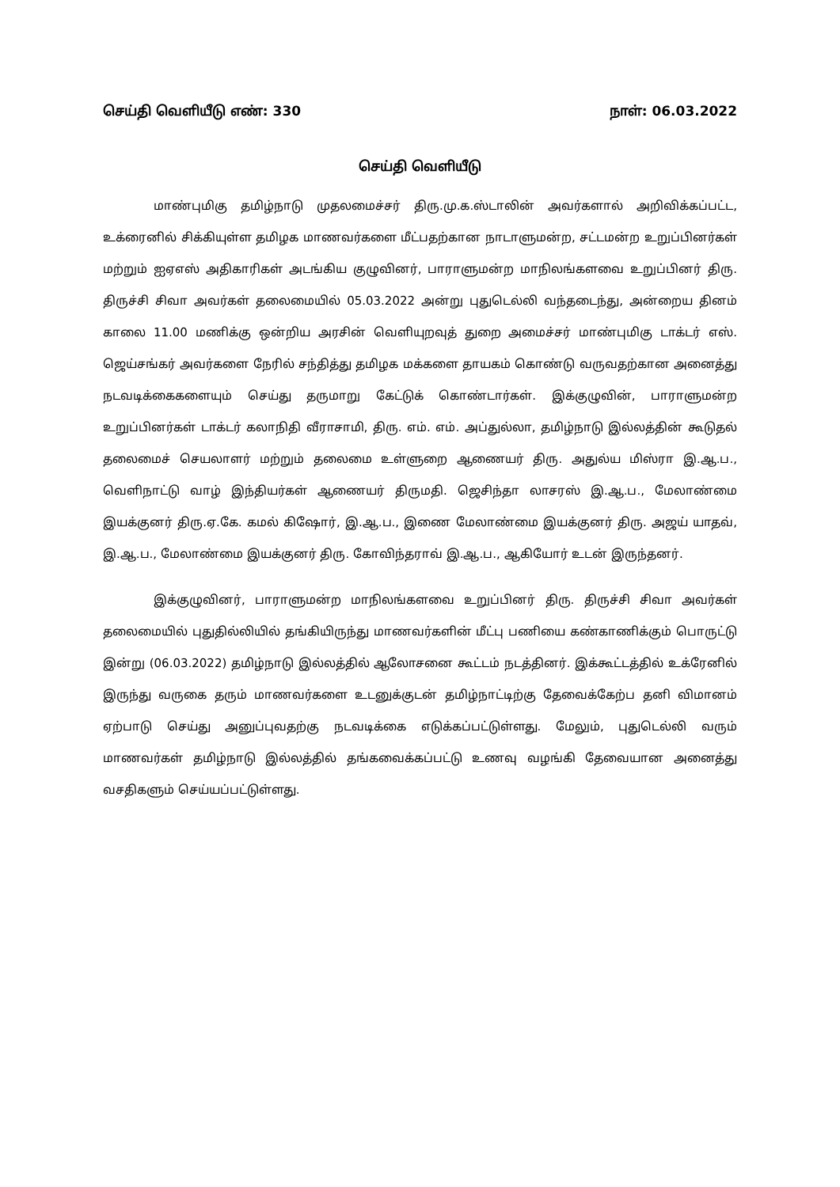செய்தி வெளியீடு எண்: 330 நாள்: 06.03.2022
செய்தி வெளியீடு
மாண்புமிகு தமிழ்நாடு முதலமைச்சர் திரு.மு.க.ஸ்டாலின் அவர்களால் அறிவிக்கப்பட்ட, உக்ரைனில் சிக்கியுள்ள தமிழக மாணவர்களை மீட்பதற்கான நாடாளுமன்ற, சட்டமன்ற உறுப்பினர்கள் மற்றும் ஐஏஎஸ் அதிகாரிகள் அடங்கிய குழுவினர், பாராளுமன்ற மாநிலங்களவை உறுப்பினர் திரு. திருச்சி சிவா அவர்கள் தலைமையில் 05.03.2022 அன்று புதுடெல்லி வந்தடைந்து, அன்றைய தினம் காலை 11.00 மணிக்கு ஒன்றிய அரசின் வெளியுறவுத் துறை அமைச்சர் மாண்புமிகு டாக்டர் எஸ். ஜெய்சங்கர் அவர்களை நேரில் சந்தித்து தமிழக மக்களை தாயகம் கொண்டு வருவதற்கான அனைத்து நடவடிக்கைகளையும் செய்து தருமாறு கேட்டுக் கொண்டார்கள். இக்குழுவின், பாராளுமன்ற உறுப்பினர்கள் டாக்டர் கலாநிதி வீராசாமி, திரு. எம். எம். அப்துல்லா, தமிழ்நாடு இல்லத்தின் கூடுதல் தலைமைச் செயலாளர் மற்றும் தலைமை உள்ளுறை ஆணையர் திரு. அதுல்ய மிஸ்ரா இ.ஆ.ப., வெளிநாட்டு வாழ் இந்தியர்கள் ஆணையர் திருமதி. ஜெசிந்தா லாசரஸ் இ.ஆ.ப., மேலாண்மை இயக்குனர் திரு.ஏ.கே. கமல் கிஷோர், இ.ஆ.ப., இணை மேலாண்மை இயக்குனர் திரு. அஜய் யாதவ், இ.ஆ.ப., மேலாண்மை இயக்குனர் திரு. கோவிந்தராவ் இ.ஆ.ப., ஆகியோர் உடன் இருந்தனர்.
இக்குழுவினர், பாராளுமன்ற மாநிலங்களவை உறுப்பினர் திரு. திருச்சி சிவா அவர்கள் தலைமையில் புதுதில்லியில் தங்கியிருந்து மாணவர்களின் மீட்பு பணியை கண்காணிக்கும் பொருட்டு இன்று (06.03.2022) தமிழ்நாடு இல்லத்தில் ஆலோசனை கூட்டம் நடத்தினர். இக்கூட்டத்தில் உக்ரேனில் இருந்து வருகை தரும் மாணவர்களை உடனுக்குடன் தமிழ்நாட்டிற்கு தேவைக்கேற்ப தனி விமானம் ஏற்பாடு செய்து அனுப்புவதற்கு நடவடிக்கை எடுக்கப்பட்டுள்ளது. மேலும், புதுடெல்லி வரும் மாணவர்கள் தமிழ்நாடு இல்லத்தில் தங்கவைக்கப்பட்டு உணவு வழங்கி தேவையான அனைத்து வசதிகளும் செய்யப்பட்டுள்ளது.